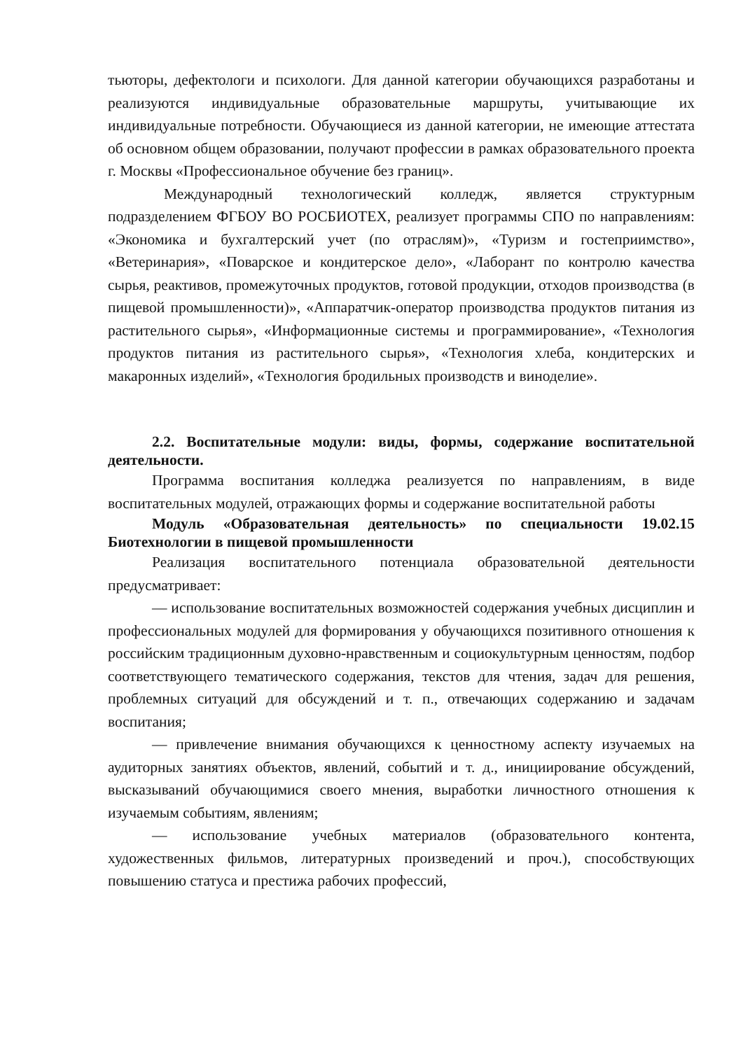тьюторы, дефектологи и психологи. Для данной категории обучающихся разработаны и реализуются индивидуальные образовательные маршруты, учитывающие их индивидуальные потребности. Обучающиеся из данной категории, не имеющие аттестата об основном общем образовании, получают профессии в рамках образовательного проекта г. Москвы «Профессиональное обучение без границ».
Международный технологический колледж, является структурным подразделением ФГБОУ ВО РОСБИОТЕХ, реализует программы СПО по направлениям: «Экономика и бухгалтерский учет (по отраслям)», «Туризм и гостеприимство», «Ветеринария», «Поварское и кондитерское дело», «Лаборант по контролю качества сырья, реактивов, промежуточных продуктов, готовой продукции, отходов производства (в пищевой промышленности)», «Аппаратчик-оператор производства продуктов питания из растительного сырья», «Информационные системы и программирование», «Технология продуктов питания из растительного сырья», «Технология хлеба, кондитерских и макаронных изделий», «Технология бродильных производств и виноделие».
2.2. Воспитательные модули: виды, формы, содержание воспитательной деятельности.
Программа воспитания колледжа реализуется по направлениям, в виде воспитательных модулей, отражающих формы и содержание воспитательной работы
Модуль «Образовательная деятельность» по специальности 19.02.15 Биотехнологии в пищевой промышленности
Реализация воспитательного потенциала образовательной деятельности предусматривает:
— использование воспитательных возможностей содержания учебных дисциплин и профессиональных модулей для формирования у обучающихся позитивного отношения к российским традиционным духовно-нравственным и социокультурным ценностям, подбор соответствующего тематического содержания, текстов для чтения, задач для решения, проблемных ситуаций для обсуждений и т. п., отвечающих содержанию и задачам воспитания;
— привлечение внимания обучающихся к ценностному аспекту изучаемых на аудиторных занятиях объектов, явлений, событий и т. д., инициирование обсуждений, высказываний обучающимися своего мнения, выработки личностного отношения к изучаемым событиям, явлениям;
— использование учебных материалов (образовательного контента, художественных фильмов, литературных произведений и проч.), способствующих повышению статуса и престижа рабочих профессий,